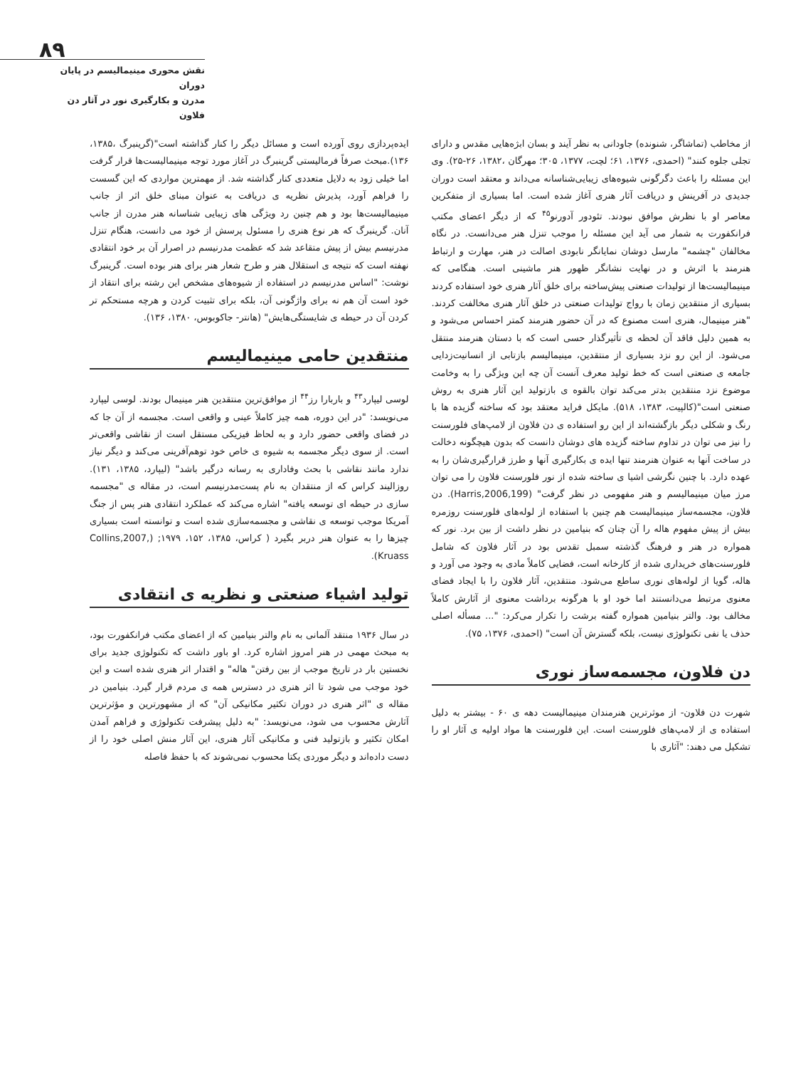۸۹
نقش محوری مینیمالیسم در پایان دوران
مدرن و بکارگیری نور در آثار دن فلاون
ایده‌پردازی روی آورده است و مسائل دیگر را کنار گذاشته است"(گرینبرگ ،۱۳۸۵، ۱۳۶).مبحث صرفاً فرمالیستی گرینبرگ در آغاز مورد توجه مینیمالیست‌ها قرار گرفت اما خیلی زود به دلایل متعددی کنار گذاشته شد. از مهمترین مواردی که این گسست را فراهم آورد، پذیرش نظریه ی دریافت به عنوان مبنای خلق اثر از جانب مینیمالیست‌ها بود و هم چنین رد ویژگی های زیبایی شناسانه هنر مدرن از جانب آنان. گرینبرگ که هر نوع هنری را مسئول پرسش از خود می دانست، هنگام تنزل مدرنیسم بیش از پیش متقاعد شد که عظمت مدرنیسم در اصرار آن بر خود انتقادی نهفته است که نتیجه ی استقلال هنر و طرح شعار هنر برای هنر بوده است. گرینبرگ نوشت: "اساس مدرنیسم در استفاده از شیوه‌های مشخص این رشته برای انتقاد از خود است آن هم نه برای واژگونی آن، بلکه برای تثبیت کردن و هرچه مستحکم تر کردن آن در حیطه ی شایستگی‌هایش" (هانتر- جاکوبوس، ۱۳۸۰، ۱۳۶).
منتقدین حامی مینیمالیسم
لوسی لیپارد<sup>۴۳</sup> و باربارا رز<sup>۴۴</sup> از موافق‌ترین منتقدین هنر مینیمال بودند. لوسی لیپارد می‌نویسد: "در این دوره، همه چیز کاملاً عینی و واقعی است. مجسمه از آن جا که در فضای واقعی حضور دارد و به لحاظ فیزیکی مستقل است از نقاشی واقعی‌تر است. از سوی دیگر مجسمه به شیوه ی خاص خود توهم‌آفرینی می‌کند و دیگر نیاز ندارد مانند نقاشی با بحث وفاداری به رسانه درگیر باشد" (لیپارد، ۱۳۸۵، ۱۳۱). روزالیند کراس که از منتقدان به نام پست‌مدرنیسم است، در مقاله ی "مجسمه سازی در حیطه ای توسعه یافته" اشاره می‌کند که عملکرد انتقادی هنر پس از جنگ آمریکا موجب توسعه ی نقاشی و مجسمه‌سازی شده است و توانسته است بسیاری چیزها را به عنوان هنر دربر بگیرد ( کراس، ۱۳۸۵، ۱۵۲، ۱۹۷۹; (Collins,2007, Kruass).
تولید اشیاء صنعتی و نظریه ی انتقادی
در سال ۱۹۳۶ منتقد آلمانی به نام والتر بنیامین که از اعضای مکتب فرانکفورت بود، به مبحث مهمی در هنر امروز اشاره کرد. او باور داشت که تکنولوژی جدید برای نخستین بار در تاریخ موجب از بین رفتن" هاله" و اقتدار اثر هنری شده است و این خود موجب می شود تا اثر هنری در دسترس همه ی مردم قرار گیرد. بنیامین در مقاله ی "اثر هنری در دوران تکثیر مکانیکی آن" که از مشهورترین و مؤثرترین آثارش محسوب می شود، می‌نویسد: "به دلیل پیشرفت تکنولوژی و فراهم آمدن امکان تکثیر و بازتولید فنی و مکانیکی آثار هنری، این آثار منش اصلی خود را از دست داده‌اند و دیگر موردی یکتا محسوب نمی‌شوند که با حفظ فاصله
از مخاطب (تماشاگر، شنونده) جاودانی به نظر آیند و بسان ابژه‌هایی مقدس و دارای تجلی جلوه کنند" (احمدی، ۱۳۷۶، ۶۱؛ لچت، ۱۳۷۷، ۳۰۵؛ مهرگان ،۱۳۸۲، ۲۶-۲۵). وی این مسئله را باعث دگرگونی شیوه‌های زیبایی‌شناسانه می‌داند و معتقد است دوران جدیدی در آفرینش و دریافت آثار هنری آغاز شده است. اما بسیاری از متفکرین معاصر او با نظرش موافق نبودند. تئودور آدورنو<sup>۴۵</sup> که از دیگر اعضای مکتب فرانکفورت به شمار می آید این مسئله را موجب تنزل هنر می‌دانست. در نگاه مخالفان "چشمه" مارسل دوشان نمایانگر نابودی اصالت در هنر، مهارت و ارتباط هنرمند با اثرش و در نهایت نشانگر ظهور هنر ماشینی است. هنگامی که مینیمالیست‌ها از تولیدات صنعتی پیش‌ساخته برای خلق آثار هنری خود استفاده کردند بسیاری از منتقدین زمان با رواج تولیدات صنعتی در خلق آثار هنری مخالفت کردند. "هنر مینیمال، هنری است مصنوع که در آن حضور هنرمند کمتر احساس می‌شود و به همین دلیل فاقد آن لحظه ی تأثیرگذار حسی است که با دستان هنرمند منتقل می‌شود. از این رو نزد بسیاری از منتقدین، مینیمالیسم بازتابی از انسانیت‌زدایی جامعه ی صنعتی است که خط تولید معرف آنست آن چه این ویژگی را به وخامت موضوع نزد منتقدین بدتر می‌کند توان بالقوه ی بازتولید این آثار هنری به روش صنعتی است"(کالپیت، ۱۳۸۳، ۵۱۸). مایکل فراید معتقد بود که ساخته گزیده ها با رنگ و شکلی دیگر بازگشته‌اند از این رو استفاده ی دن فلاون از لامپ‌های فلورسنت را نیز می توان در تداوم ساخته گزیده های دوشان دانست که بدون هیچگونه دخالت در ساخت آنها به عنوان هنرمند تنها ایده ی بکارگیری آنها و طرز قرارگیری‌شان را به عهده دارد. با چنین نگرشی اشیا ی ساخته شده از نور فلورسنت فلاون را می توان مرز میان مینیمالیسم و هنر مفهومی در نظر گرفت" (Harris,2006,199). دن فلاون، مجسمه‌ساز مینیمالیست هم چنین با استفاده از لوله‌های فلورسنت روزمره بیش از پیش مفهوم هاله را آن چنان که بنیامین در نظر داشت از بین برد. نور که همواره در هنر و فرهنگ گذشته سمبل تقدس بود در آثار فلاون که شامل فلورسنت‌های خریداری شده از کارخانه است، فضایی کاملاً مادی به وجود می آورد و هاله، گویا از لوله‌های نوری ساطع می‌شود. منتقدین، آثار فلاون را با ایجاد فضای معنوی مرتبط می‌دانستند اما خود او با هرگونه برداشت معنوی از آثارش کاملاً مخالف بود. والتر بنیامین همواره گفته برشت را تکرار می‌کرد: "... مسأله اصلی حذف یا نفی تکنولوژی نیست، بلکه گسترش آن است" (احمدی، ۱۳۷۶، ۷۵).
دن فلاون، مجسمه‌ساز نوری
شهرت دن فلاون- از موثرترین هنرمندان مینیمالیست دهه ی ۶۰ - بیشتر به دلیل استفاده ی از لامپ‌های فلورسنت است. این فلورسنت ها مواد اولیه ی آثار او را تشکیل می دهند: "آثاری با